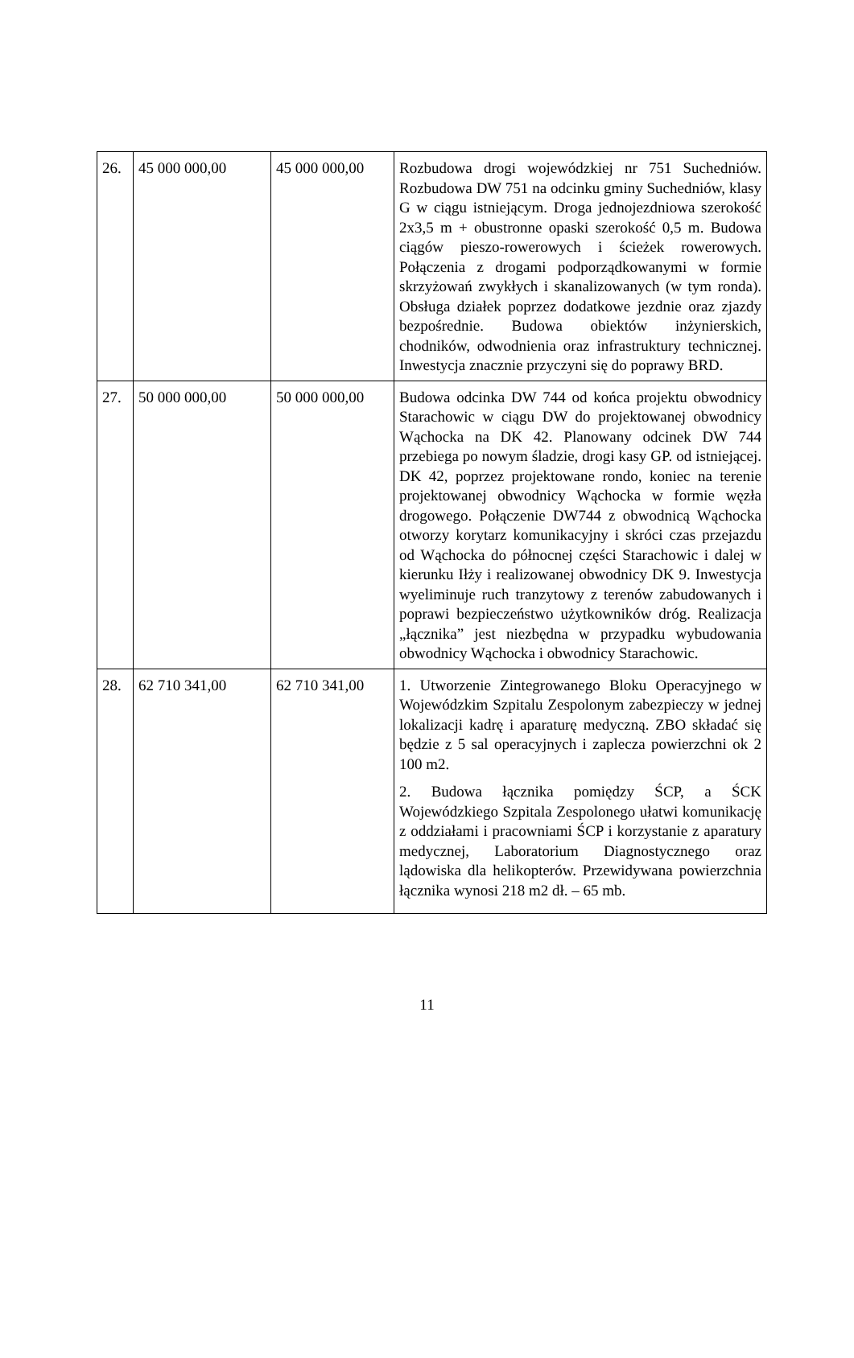| 26. | 45 000 000,00 | 45 000 000,00 | Rozbudowa drogi wojewódzkiej nr 751 Suchedniów. Rozbudowa DW 751 na odcinku gminy Suchedniów, klasy G w ciągu istniejącym. Droga jednojezdniowa szerokość 2x3,5 m + obustronne opaski szerokość 0,5 m. Budowa ciągów pieszo-rowerowych i ścieżek rowerowych. Połączenia z drogami podporządkowanymi w formie skrzyżowań zwykłych i skanalizowanych (w tym ronda). Obsługa działek poprzez dodatkowe jezdnie oraz zjazdy bezpośrednie. Budowa obiektów inżynierskich, chodników, odwodnienia oraz infrastruktury technicznej. Inwestycja znacznie przyczyni się do poprawy BRD. |
| 27. | 50 000 000,00 | 50 000 000,00 | Budowa odcinka DW 744 od końca projektu obwodnicy Starachowic w ciągu DW do projektowanej obwodnicy Wąchocka na DK 42. Planowany odcinek DW 744 przebiega po nowym śladzie, drogi kasy GP. od istniejącej. DK 42, poprzez projektowane rondo, koniec na terenie projektowanej obwodnicy Wąchocka w formie węzła drogowego. Połączenie DW744 z obwodnicą Wąchocka otworzy korytarz komunikacyjny i skróci czas przejazdu od Wąchocka do północnej części Starachowic i dalej w kierunku Iłży i realizowanej obwodnicy DK 9. Inwestycja wyeliminuje ruch tranzytowy z terenów zabudowanych i poprawi bezpieczeństwo użytkowników dróg. Realizacja „łącznika” jest niezbędna w przypadku wybudowania obwodnicy Wąchocka i obwodnicy Starachowic. |
| 28. | 62 710 341,00 | 62 710 341,00 | 1. Utworzenie Zintegrowanego Bloku Operacyjnego w Wojewódzkim Szpitalu Zespolonym zabezpieczy w jednej lokalizacji kadrę i aparaturę medyczną. ZBO składać się będzie z 5 sal operacyjnych i zaplecza powierzchni ok 2 100 m2. 2. Budowa łącznika pomiędzy ŚCP, a ŚCK Wojewódzkiego Szpitala Zespolonego ułatwi komunikację z oddziałami i pracowniami ŚCP i korzystanie z aparatury medycznej, Laboratorium Diagnostycznego oraz lądowiska dla helikopterów. Przewidywana powierzchnia łącznika wynosi 218 m2 dł. – 65 mb. |
11